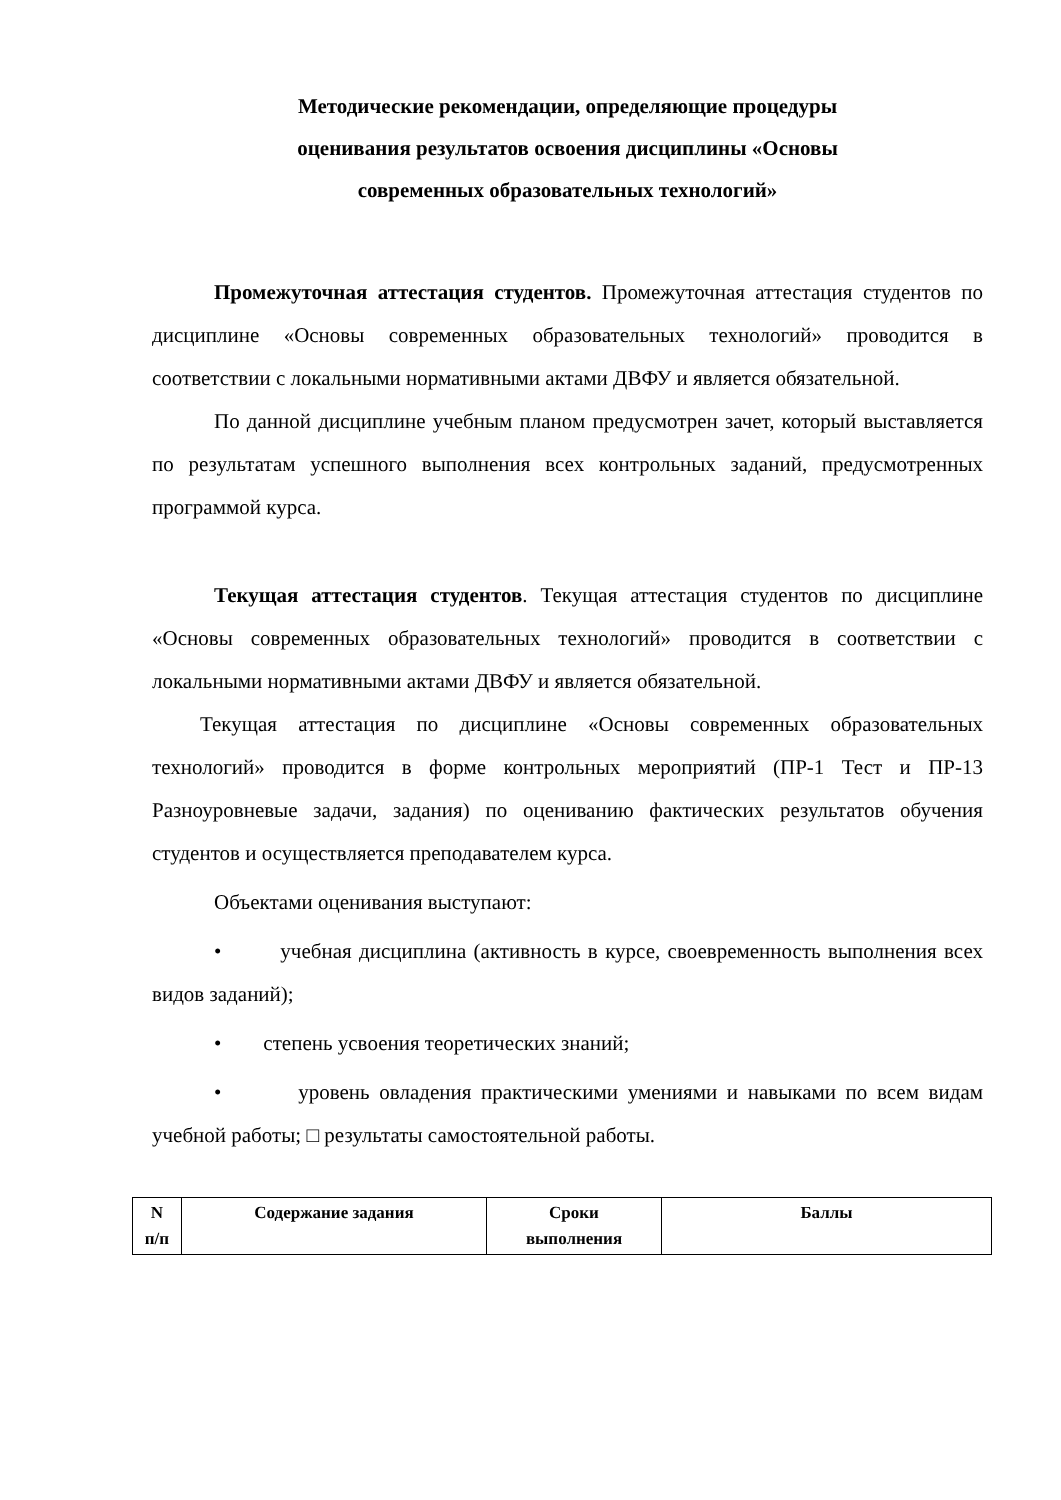Методические рекомендации, определяющие процедуры
оценивания результатов освоения дисциплины «Основы
современных образовательных технологий»
Промежуточная аттестация студентов. Промежуточная аттестация студентов по дисциплине «Основы современных образовательных технологий» проводится в соответствии с локальными нормативными актами ДВФУ и является обязательной.
По данной дисциплине учебным планом предусмотрен зачет, который выставляется по результатам успешного выполнения всех контрольных заданий, предусмотренных программой курса.
Текущая аттестация студентов. Текущая аттестация студентов по дисциплине «Основы современных образовательных технологий» проводится в соответствии с локальными нормативными актами ДВФУ и является обязательной.
Текущая аттестация по дисциплине «Основы современных образовательных технологий» проводится в форме контрольных мероприятий (ПР-1 Тест и ПР-13 Разноуровневые задачи, задания) по оцениванию фактических результатов обучения студентов и осуществляется преподавателем курса.
Объектами оценивания выступают:
• учебная дисциплина (активность в курсе, своевременность выполнения всех видов заданий);
• степень усвоения теоретических знаний;
• уровень овладения практическими умениями и навыками по всем видам учебной работы; □ результаты самостоятельной работы.
| N п/п | Содержание задания | Сроки выполнения | Баллы |